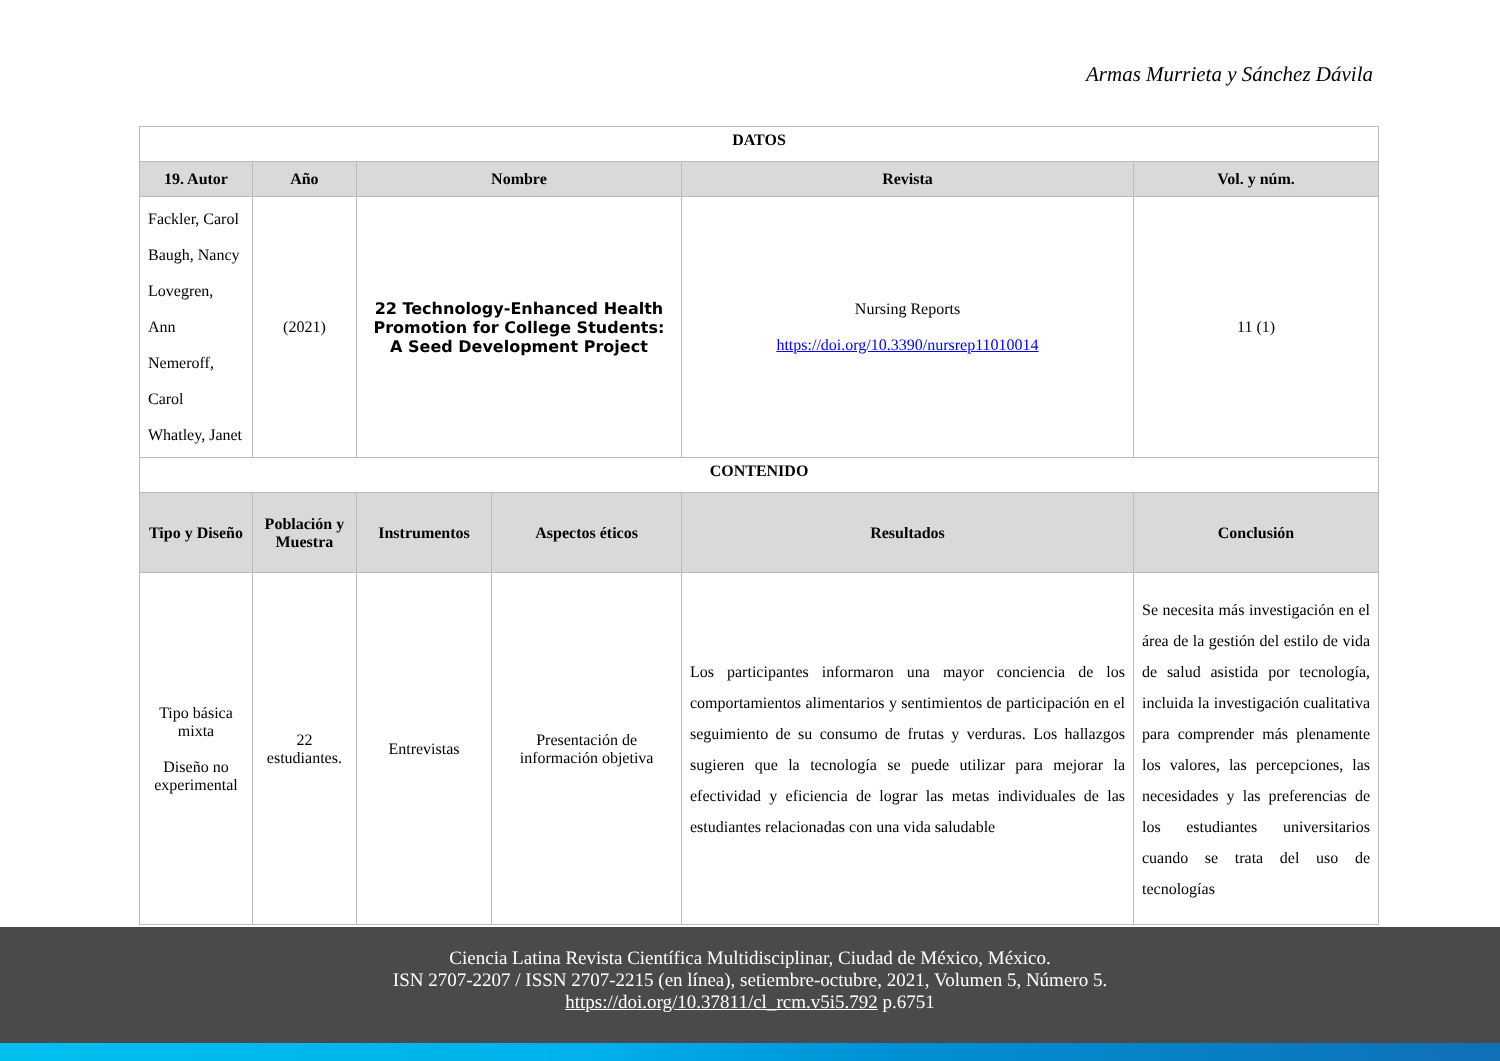Armas Murrieta y Sánchez Dávila
| DATOS | | | | | |
| 19. Autor | Año | Nombre | | Revista | Vol. y núm. |
| Fackler, Carol Baugh, Nancy Lovegren, Ann Nemeroff, Carol Whatley, Janet | (2021) | 22 Technology-Enhanced Health Promotion for College Students: A Seed Development Project | | Nursing Reports https://doi.org/10.3390/nursrep11010014 | 11 (1) |
| CONTENIDO | | | | | |
| Tipo y Diseño | Población y Muestra | Instrumentos | Aspectos éticos | Resultados | Conclusión |
| Tipo básica mixta Diseño no experimental | 22 estudiantes. | Entrevistas | Presentación de información objetiva | Los participantes informaron una mayor conciencia de los comportamientos alimentarios y sentimientos de participación en el seguimiento de su consumo de frutas y verduras. Los hallazgos sugieren que la tecnología se puede utilizar para mejorar la efectividad y eficiencia de lograr las metas individuales de las estudiantes relacionadas con una vida saludable | Se necesita más investigación en el área de la gestión del estilo de vida de salud asistida por tecnología, incluida la investigación cualitativa para comprender más plenamente los valores, las percepciones, las necesidades y las preferencias de los estudiantes universitarios cuando se trata del uso de tecnologías |
Ciencia Latina Revista Científica Multidisciplinar, Ciudad de México, México.
ISN 2707-2207 / ISSN 2707-2215 (en línea), setiembre-octubre, 2021, Volumen 5, Número 5.
https://doi.org/10.37811/cl_rcm.v5i5.792 p.6751